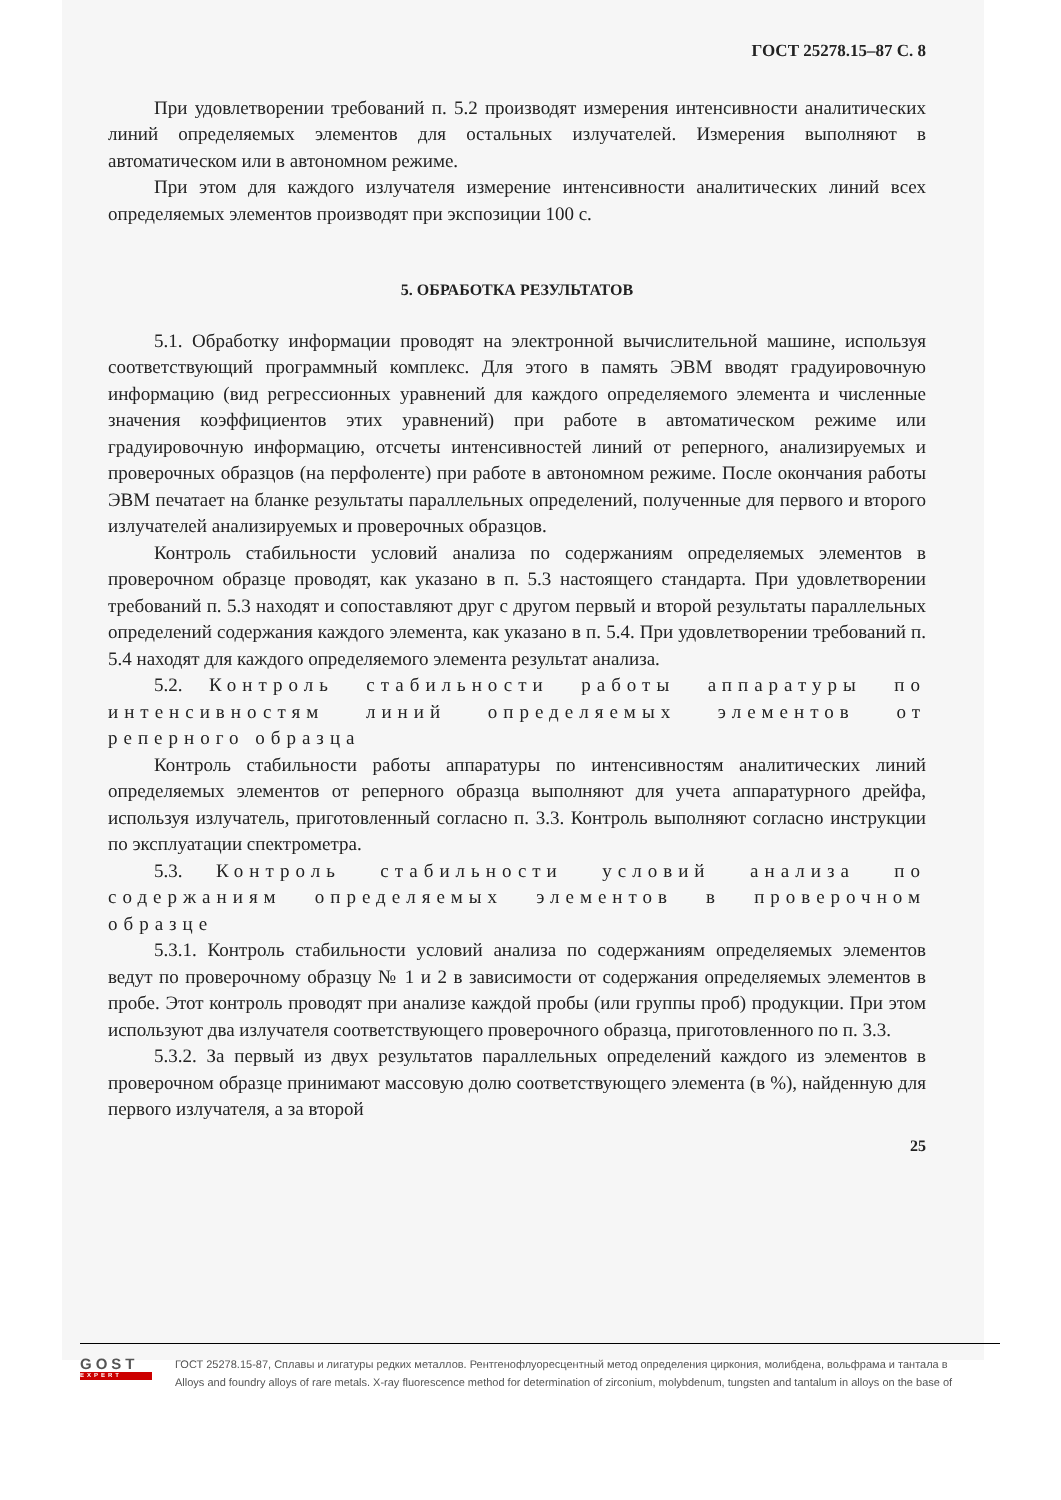ГОСТ 25278.15–87 С. 8
При удовлетворении требований п. 5.2 производят измерения интенсивности аналитических линий определяемых элементов для остальных излучателей. Измерения выполняют в автоматическом или в автономном режиме.
При этом для каждого излучателя измерение интенсивности аналитических линий всех определяемых элементов производят при экспозиции 100 с.
5. ОБРАБОТКА РЕЗУЛЬТАТОВ
5.1. Обработку информации проводят на электронной вычислительной машине, используя соответствующий программный комплекс. Для этого в память ЭВМ вводят градуировочную информацию (вид регрессионных уравнений для каждого определяемого элемента и численные значения коэффициентов этих уравнений) при работе в автоматическом режиме или градуировочную информацию, отсчеты интенсивностей линий от реперного, анализируемых и проверочных образцов (на перфоленте) при работе в автономном режиме. После окончания работы ЭВМ печатает на бланке результаты параллельных определений, полученные для первого и второго излучателей анализируемых и проверочных образцов.
Контроль стабильности условий анализа по содержаниям определяемых элементов в проверочном образце проводят, как указано в п. 5.3 настоящего стандарта. При удовлетворении требований п. 5.3 находят и сопоставляют друг с другом первый и второй результаты параллельных определений содержания каждого элемента, как указано в п. 5.4. При удовлетворении требований п. 5.4 находят для каждого определяемого элемента результат анализа.
5.2. Контроль стабильности работы аппаратуры по интенсивностям линий определяемых элементов от реперного образца
Контроль стабильности работы аппаратуры по интенсивностям аналитических линий определяемых элементов от реперного образца выполняют для учета аппаратурного дрейфа, используя излучатель, приготовленный согласно п. 3.3. Контроль выполняют согласно инструкции по эксплуатации спектрометра.
5.3. Контроль стабильности условий анализа по содержаниям определяемых элементов в проверочном образце
5.3.1. Контроль стабильности условий анализа по содержаниям определяемых элементов ведут по проверочному образцу № 1 и 2 в зависимости от содержания определяемых элементов в пробе. Этот контроль проводят при анализе каждой пробы (или группы проб) продукции. При этом используют два излучателя соответствующего проверочного образца, приготовленного по п. 3.3.
5.3.2. За первый из двух результатов параллельных определений каждого из элементов в проверочном образце принимают массовую долю соответствующего элемента (в %), найденную для первого излучателя, а за второй
25
GOST
EXPERT
ГОСТ 25278.15-87, Сплавы и лигатуры редких металлов. Рентгенофлуоресцентный метод определения циркония, молибдена, вольфрама и тантала в
Alloys and foundry alloys of rare metals. X-ray fluorescence method for determination of zirconium, molybdenum, tungsten and tantalum in alloys on the base of